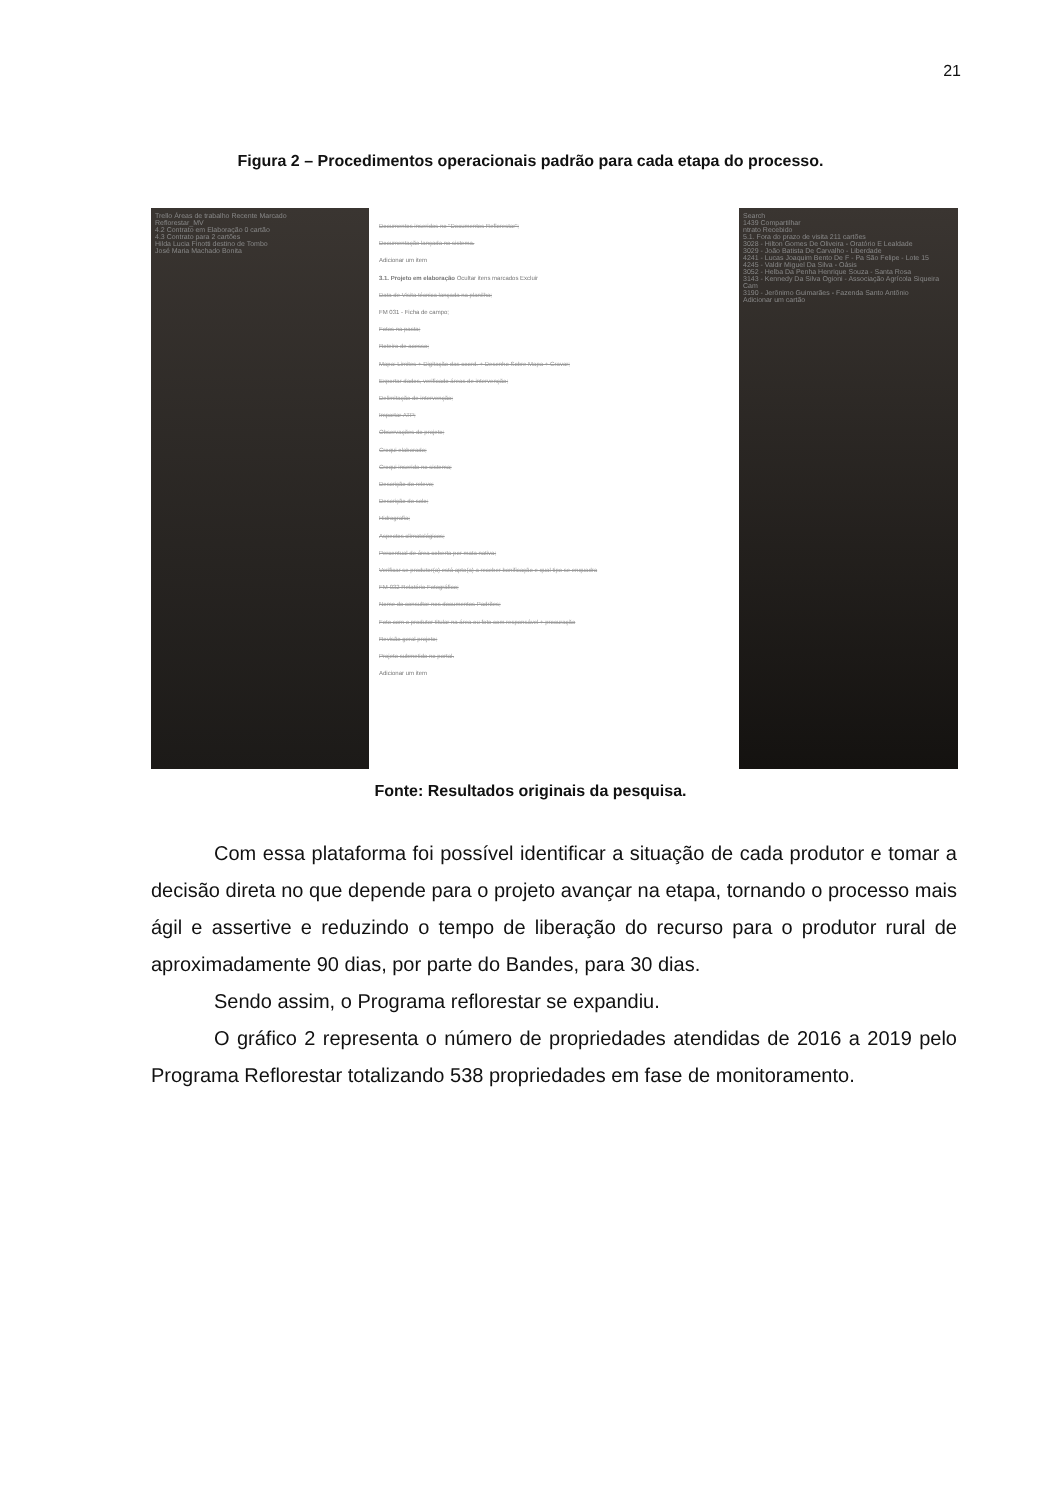21
Figura 2 – Procedimentos operacionais padrão para cada etapa do processo.
Trello Áreas de trabalho Recente Marcado
Reflorestar_MV
4.2 Contrato em Elaboração 0 cartão
4.3 Contrato para 2 cartões
Hilda Lucia Finotti destino de Tombo
José Maria Machado Bonita
Documentos inseridos no "Documentos Reflorestar";
Documentação lançada no sistema.
Adicionar um item
3.1. Projeto em elaboração Ocultar itens marcados Excluir
Data de Visita técnica lançada na planilha;
FM 031 - Ficha de campo;
Fotos na pasta;
Roteiro de acesso;
Mapa: Limites + Digitação das coord. + Desenho Sobre Mapa + Gravar;
Exportar dados, verificado áreas de intervenção;
Delimitação de intervenção;
Importar ATP;
Observações do projeto;
Croqui elaborado;
Croqui inserido no sistema;
Descrição do relevo;
Descrição do solo;
Hidrografia;
Aspectos climatológicos;
Percentual de área coberta por mata nativa;
Verificar se produtor(a) está apto(a) a receber bonificação e qual tipo se enquadra
FM-032 Relatório Fotográfico;
Nome do consultor nos documentos Padrões;
Foto com o produtor titular na área ou foto com responsável + procuração
Revisão geral projeto;
Projeto submetido no portal.
Adicionar um item
Search
1439 Compartilhar
ntrato Recebido
5.1. Fora do prazo de visita 211 cartões
3028 - Hilton Gomes De Oliveira - Oratório E Lealdade
3029 - João Batista De Carvalho - Liberdade
4241 - Lucas Joaquim Bento De F - Pa São Felipe - Lote 15
4245 - Valdir Miguel Da Silva - Oásis
3052 - Helba Da Penha Henrique Souza - Santa Rosa
3143 - Kennedy Da Silva Ogioni - Associação Agrícola Siqueira Cam
3190 - Jerônimo Guimarães - Fazenda Santo Antônio
Adicionar um cartão
Fonte: Resultados originais da pesquisa.
Com essa plataforma foi possível identificar a situação de cada produtor e tomar a decisão direta no que depende para o projeto avançar na etapa, tornando o processo mais ágil e assertive e reduzindo o tempo de liberação do recurso para o produtor rural de aproximadamente 90 dias, por parte do Bandes, para 30 dias.
Sendo assim, o Programa reflorestar se expandiu.
O gráfico 2 representa o número de propriedades atendidas de 2016 a 2019 pelo Programa Reflorestar totalizando 538 propriedades em fase de monitoramento.